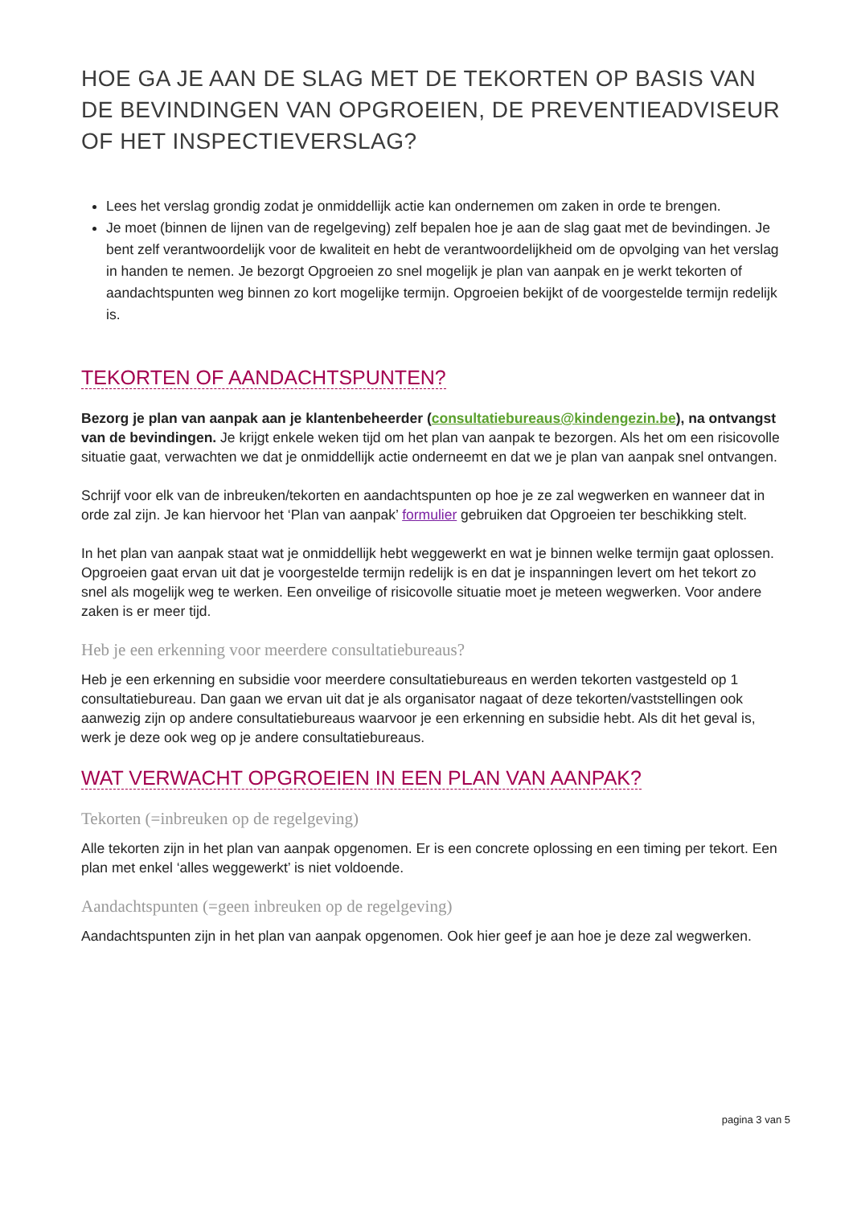HOE GA JE AAN DE SLAG MET DE TEKORTEN OP BASIS VAN DE BEVINDINGEN VAN OPGROEIEN, DE PREVENTIEADVISEUR OF HET INSPECTIEVERSLAG?
Lees het verslag grondig zodat je onmiddellijk actie kan ondernemen om zaken in orde te brengen.
Je moet (binnen de lijnen van de regelgeving) zelf bepalen hoe je aan de slag gaat met de bevindingen. Je bent zelf verantwoordelijk voor de kwaliteit en hebt de verantwoordelijkheid om de opvolging van het verslag in handen te nemen. Je bezorgt Opgroeien zo snel mogelijk je plan van aanpak en je werkt tekorten of aandachtspunten weg binnen zo kort mogelijke termijn. Opgroeien bekijkt of de voorgestelde termijn redelijk is.
TEKORTEN OF AANDACHTSPUNTEN?
Bezorg je plan van aanpak aan je klantenbeheerder (consultatiebureaus@kindengezin.be), na ontvangst van de bevindingen. Je krijgt enkele weken tijd om het plan van aanpak te bezorgen. Als het om een risicovolle situatie gaat, verwachten we dat je onmiddellijk actie onderneemt en dat we je plan van aanpak snel ontvangen.
Schrijf voor elk van de inbreuken/tekorten en aandachtspunten op hoe je ze zal wegwerken en wanneer dat in orde zal zijn. Je kan hiervoor het ‘Plan van aanpak’ formulier gebruiken dat Opgroeien ter beschikking stelt.
In het plan van aanpak staat wat je onmiddellijk hebt weggewerkt en wat je binnen welke termijn gaat oplossen. Opgroeien gaat ervan uit dat je voorgestelde termijn redelijk is en dat je inspanningen levert om het tekort zo snel als mogelijk weg te werken. Een onveilige of risicovolle situatie moet je meteen wegwerken. Voor andere zaken is er meer tijd.
Heb je een erkenning voor meerdere consultatiebureaus?
Heb je een erkenning en subsidie voor meerdere consultatiebureaus en werden tekorten vastgesteld op 1 consultatiebureau. Dan gaan we ervan uit dat je als organisator nagaat of deze tekorten/vaststellingen ook aanwezig zijn op andere consultatiebureaus waarvoor je een erkenning en subsidie hebt. Als dit het geval is, werk je deze ook weg op je andere consultatiebureaus.
WAT VERWACHT OPGROEIEN IN EEN PLAN VAN AANPAK?
Tekorten (=inbreuken op de regelgeving)
Alle tekorten zijn in het plan van aanpak opgenomen. Er is een concrete oplossing en een timing per tekort. Een plan met enkel ‘alles weggewerkt’ is niet voldoende.
Aandachtspunten (=geen inbreuken op de regelgeving)
Aandachtspunten zijn in het plan van aanpak opgenomen. Ook hier geef je aan hoe je deze zal wegwerken.
pagina 3 van 5